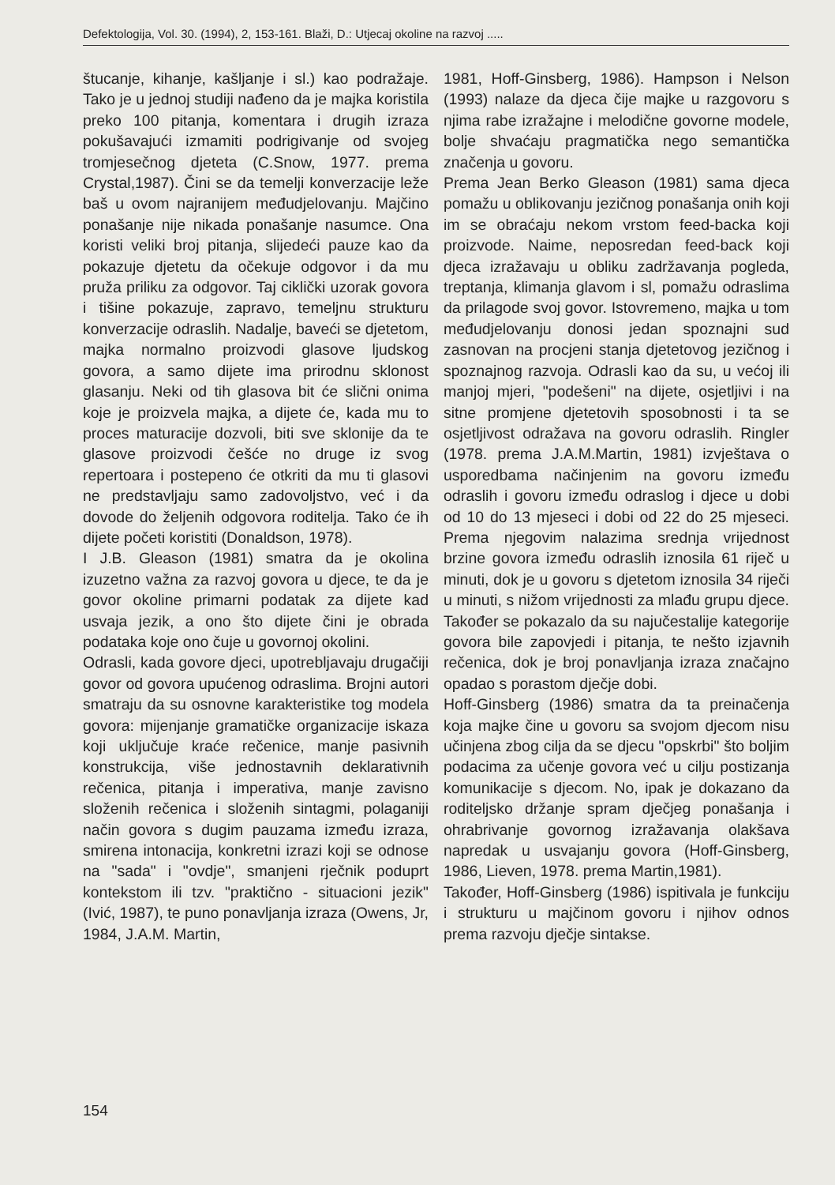Defektologija, Vol. 30. (1994), 2, 153-161. Blaži, D.: Utjecaj okoline na razvoj .....
štucanje, kihanje, kašljanje i sl.) kao podražaje. Tako je u jednoj studiji nađeno da je majka koristila preko 100 pitanja, komentara i drugih izraza pokušavajući izmamiti podrigivanje od svojeg tromjesečnog djeteta (C.Snow, 1977. prema Crystal,1987). Čini se da temelji konverzacije leže baš u ovom najranijem međudjelovanju. Majčino ponašanje nije nikada ponašanje nasumce. Ona koristi veliki broj pitanja, slijedeći pauze kao da pokazuje djetetu da očekuje odgovor i da mu pruža priliku za odgovor. Taj ciklički uzorak govora i tišine pokazuje, zapravo, temeljnu strukturu konverzacije odraslih. Nadalje, baveći se djetetom, majka normalno proizvodi glasove ljudskog govora, a samo dijete ima prirodnu sklonost glasanju. Neki od tih glasova bit će slični onima koje je proizvela majka, a dijete će, kada mu to proces maturacije dozvoli, biti sve sklonije da te glasove proizvodi češće no druge iz svog repertoara i postepeno će otkriti da mu ti glasovi ne predstavljaju samo zadovoljstvo, već i da dovode do željenih odgovora roditelja. Tako će ih dijete početi koristiti (Donaldson, 1978).
I J.B. Gleason (1981) smatra da je okolina izuzetno važna za razvoj govora u djece, te da je govor okoline primarni podatak za dijete kad usvaja jezik, a ono što dijete čini je obrada podataka koje ono čuje u govornoj okolini.
Odrasli, kada govore djeci, upotrebljavaju drugačiji govor od govora upućenog odraslima. Brojni autori smatraju da su osnovne karakteristike tog modela govora: mijenjanje gramatičke organizacije iskaza koji uključuje kraće rečenice, manje pasivnih konstrukcija, više jednostavnih deklarativnih rečenica, pitanja i imperativa, manje zavisno složenih rečenica i složenih sintagmi, polaganiji način govora s dugim pauzama između izraza, smirena intonacija, konkretni izrazi koji se odnose na "sada" i "ovdje", smanjeni rječnik poduprt kontekstom ili tzv. "praktično - situacioni jezik" (Ivić, 1987), te puno ponavljanja izraza (Owens, Jr, 1984, J.A.M. Martin,
1981, Hoff-Ginsberg, 1986). Hampson i Nelson (1993) nalaze da djeca čije majke u razgovoru s njima rabe izražajne i melodične govorne modele, bolje shvaćaju pragmatička nego semantička značenja u govoru.
Prema Jean Berko Gleason (1981) sama djeca pomažu u oblikovanju jezičnog ponašanja onih koji im se obraćaju nekom vrstom feed-backa koji proizvode. Naime, neposredan feed-back koji djeca izražavaju u obliku zadržavanja pogleda, treptanja, klimanja glavom i sl, pomažu odraslima da prilagode svoj govor. Istovremeno, majka u tom međudjelovanju donosi jedan spoznajni sud zasnovan na procjeni stanja djetetovog jezičnog i spoznajnog razvoja. Odrasli kao da su, u većoj ili manjoj mjeri, "podešeni" na dijete, osjetljivi i na sitne promjene djetetovih sposobnosti i ta se osjetljivost odražava na govoru odraslih. Ringler (1978. prema J.A.M.Martin, 1981) izvještava o usporedbama načinjenim na govoru između odraslih i govoru između odraslog i djece u dobi od 10 do 13 mjeseci i dobi od 22 do 25 mjeseci. Prema njegovim nalazima srednja vrijednost brzine govora između odraslih iznosila 61 riječ u minuti, dok je u govoru s djetetom iznosila 34 riječi u minuti, s nižom vrijednosti za mlađu grupu djece. Također se pokazalo da su najučestalije kategorije govora bile zapovjedi i pitanja, te nešto izjavnih rečenica, dok je broj ponavljanja izraza značajno opadao s porastom dječje dobi.
Hoff-Ginsberg (1986) smatra da ta preinačenja koja majke čine u govoru sa svojom djecom nisu učinjena zbog cilja da se djecu "opskrbi" što boljim podacima za učenje govora već u cilju postizanja komunikacije s djecom. No, ipak je dokazano da roditeljsko držanje spram dječjeg ponašanja i ohrabrivanje govornog izražavanja olakšava napredak u usvajanju govora (Hoff-Ginsberg, 1986, Lieven, 1978. prema Martin,1981).
Također, Hoff-Ginsberg (1986) ispitivala je funkciju i strukturu u majčinom govoru i njihov odnos prema razvoju dječje sintakse.
154